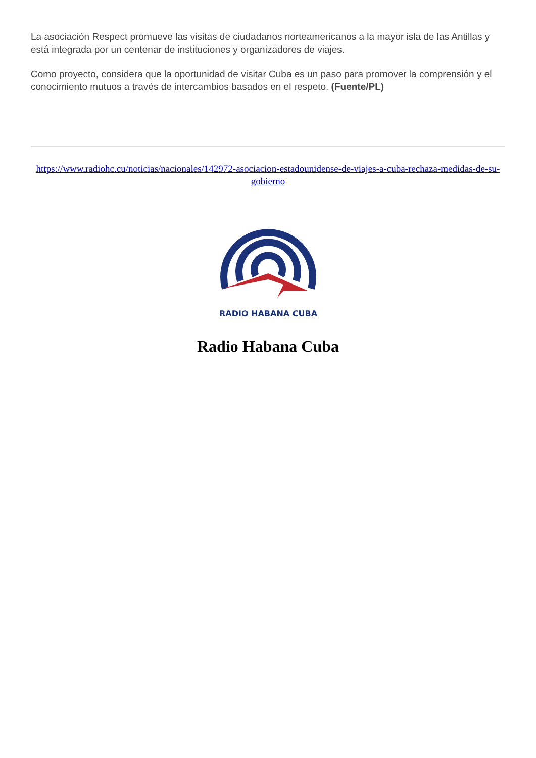La asociación Respect promueve las visitas de ciudadanos norteamericanos a la mayor isla de las Antillas y está integrada por un centenar de instituciones y organizadores de viajes.
Como proyecto, considera que la oportunidad de visitar Cuba es un paso para promover la comprensión y el conocimiento mutuos a través de intercambios basados en el respeto. (Fuente/PL)
https://www.radiohc.cu/noticias/nacionales/142972-asociacion-estadounidense-de-viajes-a-cuba-rechaza-medidas-de-su-gobierno
RADIO HABANA CUBA
Radio Habana Cuba